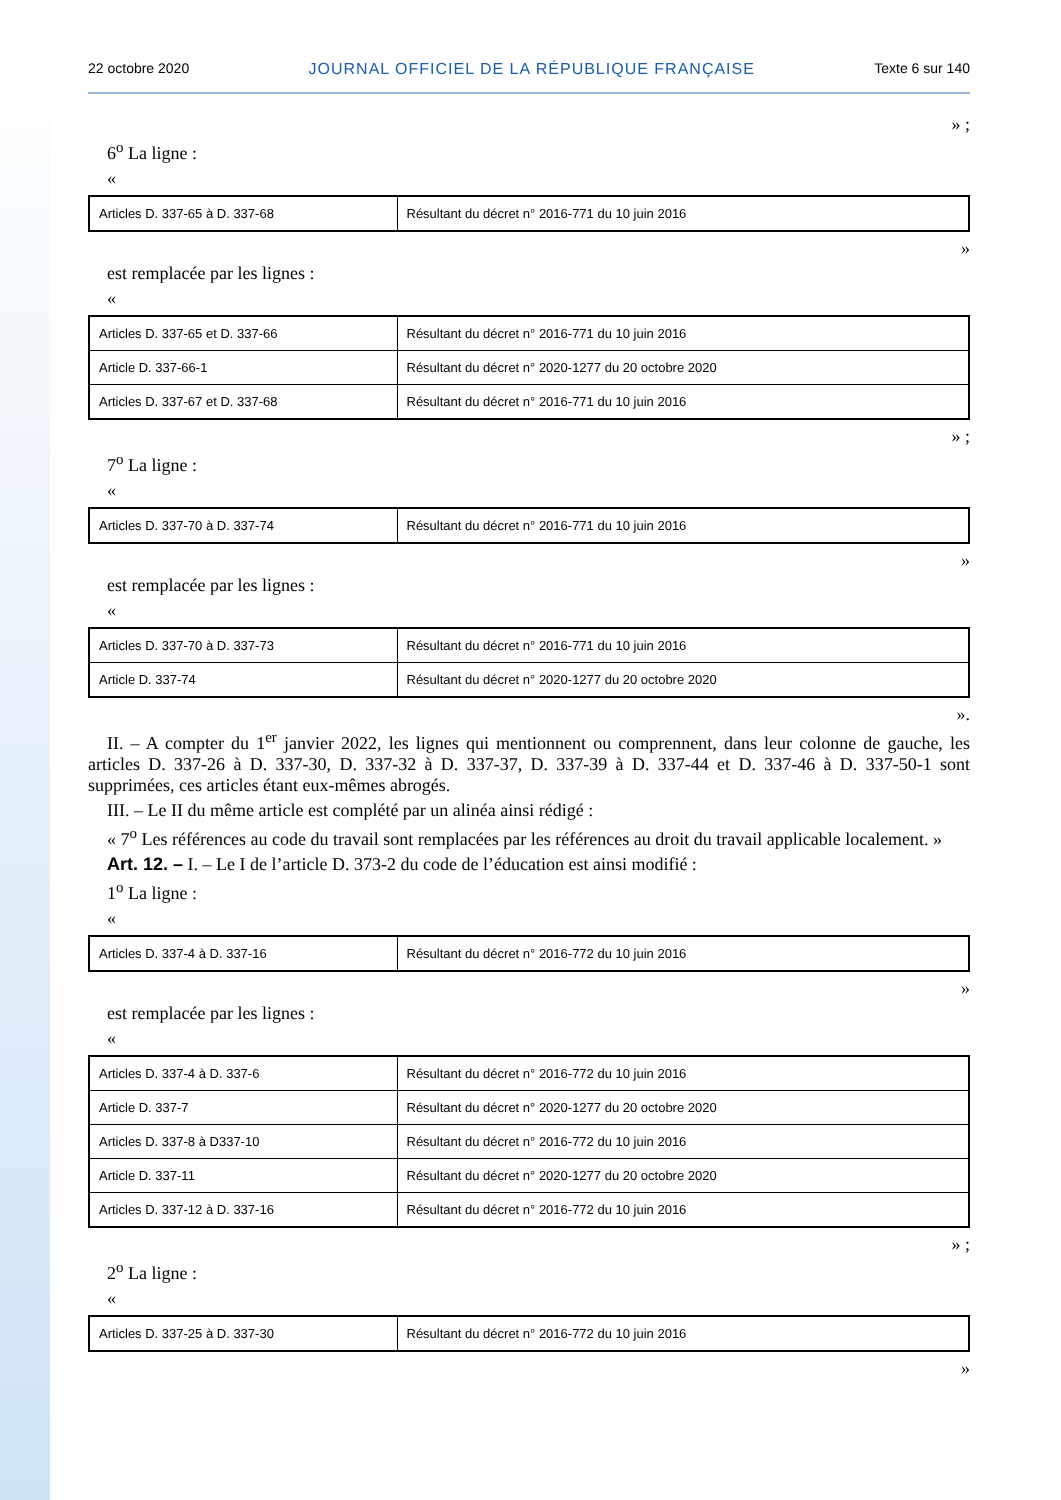22 octobre 2020 JOURNAL OFFICIEL DE LA RÉPUBLIQUE FRANÇAISE Texte 6 sur 140
» ;
6<sup>o</sup> La ligne :
«
| Articles D. 337-65 à D. 337-68 | Résultant du décret n° 2016-771 du 10 juin 2016 |
»
est remplacée par les lignes :
«
| Articles D. 337-65 et D. 337-66 | Résultant du décret n° 2016-771 du 10 juin 2016 |
| Article D. 337-66-1 | Résultant du décret n° 2020-1277 du 20 octobre 2020 |
| Articles D. 337-67 et D. 337-68 | Résultant du décret n° 2016-771 du 10 juin 2016 |
» ;
7<sup>o</sup> La ligne :
«
| Articles D. 337-70 à D. 337-74 | Résultant du décret n° 2016-771 du 10 juin 2016 |
»
est remplacée par les lignes :
«
| Articles D. 337-70 à D. 337-73 | Résultant du décret n° 2016-771 du 10 juin 2016 |
| Article D. 337-74 | Résultant du décret n° 2020-1277 du 20 octobre 2020 |
».
II. – A compter du 1<sup>er</sup> janvier 2022, les lignes qui mentionnent ou comprennent, dans leur colonne de gauche, les articles D. 337-26 à D. 337-30, D. 337-32 à D. 337-37, D. 337-39 à D. 337-44 et D. 337-46 à D. 337-50-1 sont supprimées, ces articles étant eux-mêmes abrogés.
III. – Le II du même article est complété par un alinéa ainsi rédigé :
« 7<sup>o</sup> Les références au code du travail sont remplacées par les références au droit du travail applicable localement. »
Art. 12. – I. – Le I de l’article D. 373-2 du code de l’éducation est ainsi modifié :
1<sup>o</sup> La ligne :
«
| Articles D. 337-4 à D. 337-16 | Résultant du décret n° 2016-772 du 10 juin 2016 |
»
est remplacée par les lignes :
«
| Articles D. 337-4 à D. 337-6 | Résultant du décret n° 2016-772 du 10 juin 2016 |
| Article D. 337-7 | Résultant du décret n° 2020-1277 du 20 octobre 2020 |
| Articles D. 337-8 à D337-10 | Résultant du décret n° 2016-772 du 10 juin 2016 |
| Article D. 337-11 | Résultant du décret n° 2020-1277 du 20 octobre 2020 |
| Articles D. 337-12 à D. 337-16 | Résultant du décret n° 2016-772 du 10 juin 2016 |
» ;
2<sup>o</sup> La ligne :
«
| Articles D. 337-25 à D. 337-30 | Résultant du décret n° 2016-772 du 10 juin 2016 |
»